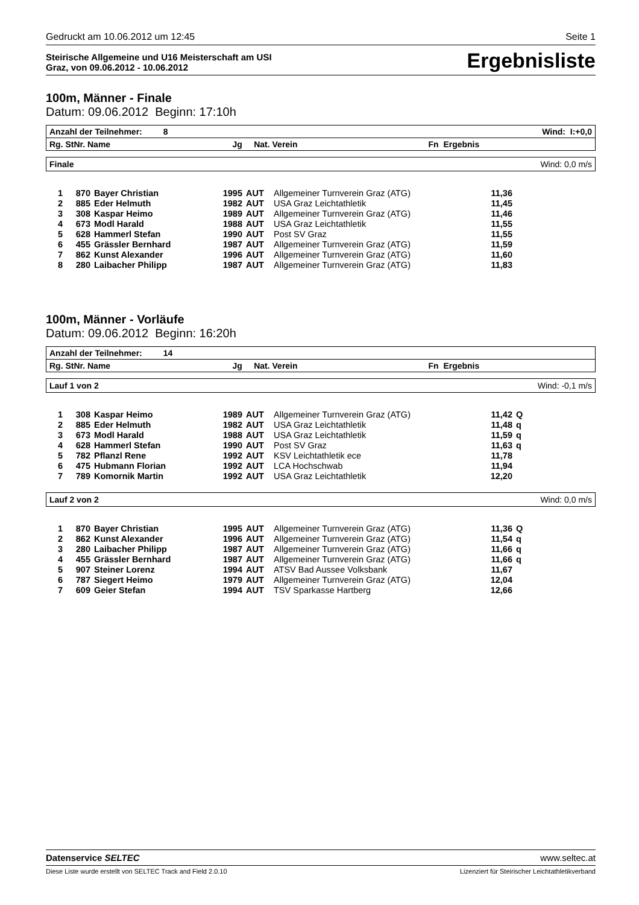Gedruckt am 10.06.2012 um 12:45 Seite 1
Steirische Allgemeine und U16 Meisterschaft am USI
Graz, von 09.06.2012 - 10.06.2012
Ergebnisliste
100m, Männer - Finale
Datum: 09.06.2012 Beginn: 17:10h
Anzahl der Teilnehmer: 8 Wind: I:+0,0
Rg. StNr. Name Jg Nat. Verein Fn Ergebnis
Finale Wind: 0,0 m/s
| 1 | 870 | Bayer Christian | 1995 | AUT | Allgemeiner Turnverein Graz (ATG) | 11,36 | |
| 2 | 885 | Eder Helmuth | 1982 | AUT | USA Graz Leichtathletik | 11,45 | |
| 3 | 308 | Kaspar Heimo | 1989 | AUT | Allgemeiner Turnverein Graz (ATG) | 11,46 | |
| 4 | 673 | Modl Harald | 1988 | AUT | USA Graz Leichtathletik | 11,55 | |
| 5 | 628 | Hammerl Stefan | 1990 | AUT | Post SV Graz | 11,55 | |
| 6 | 455 | Grässler Bernhard | 1987 | AUT | Allgemeiner Turnverein Graz (ATG) | 11,59 | |
| 7 | 862 | Kunst Alexander | 1996 | AUT | Allgemeiner Turnverein Graz (ATG) | 11,60 | |
| 8 | 280 | Laibacher Philipp | 1987 | AUT | Allgemeiner Turnverein Graz (ATG) | 11,83 | |
100m, Männer - Vorläufe
Datum: 09.06.2012 Beginn: 16:20h
Anzahl der Teilnehmer: 14
Rg. StNr. Name Jg Nat. Verein Fn Ergebnis
Lauf 1 von 2 Wind: -0,1 m/s
| 1 | 308 | Kaspar Heimo | 1989 | AUT | Allgemeiner Turnverein Graz (ATG) | 11,42 | Q |
| 2 | 885 | Eder Helmuth | 1982 | AUT | USA Graz Leichtathletik | 11,48 | q |
| 3 | 673 | Modl Harald | 1988 | AUT | USA Graz Leichtathletik | 11,59 | q |
| 4 | 628 | Hammerl Stefan | 1990 | AUT | Post SV Graz | 11,63 | q |
| 5 | 782 | Pflanzl Rene | 1992 | AUT | KSV Leichtathletik ece | 11,78 | |
| 6 | 475 | Hubmann Florian | 1992 | AUT | LCA Hochschwab | 11,94 | |
| 7 | 789 | Komornik Martin | 1992 | AUT | USA Graz Leichtathletik | 12,20 | |
Lauf 2 von 2 Wind: 0,0 m/s
| 1 | 870 | Bayer Christian | 1995 | AUT | Allgemeiner Turnverein Graz (ATG) | 11,36 | Q |
| 2 | 862 | Kunst Alexander | 1996 | AUT | Allgemeiner Turnverein Graz (ATG) | 11,54 | q |
| 3 | 280 | Laibacher Philipp | 1987 | AUT | Allgemeiner Turnverein Graz (ATG) | 11,66 | q |
| 4 | 455 | Grässler Bernhard | 1987 | AUT | Allgemeiner Turnverein Graz (ATG) | 11,66 | q |
| 5 | 907 | Steiner Lorenz | 1994 | AUT | ATSV Bad Aussee Volksbank | 11,67 | |
| 6 | 787 | Siegert Heimo | 1979 | AUT | Allgemeiner Turnverein Graz (ATG) | 12,04 | |
| 7 | 609 | Geier Stefan | 1994 | AUT | TSV Sparkasse Hartberg | 12,66 | |
Datenservice SELTEC www.seltec.at
Diese Liste wurde erstellt von SELTEC Track and Field 2.0.10 Lizenziert für Steirischer Leichtathletikverband